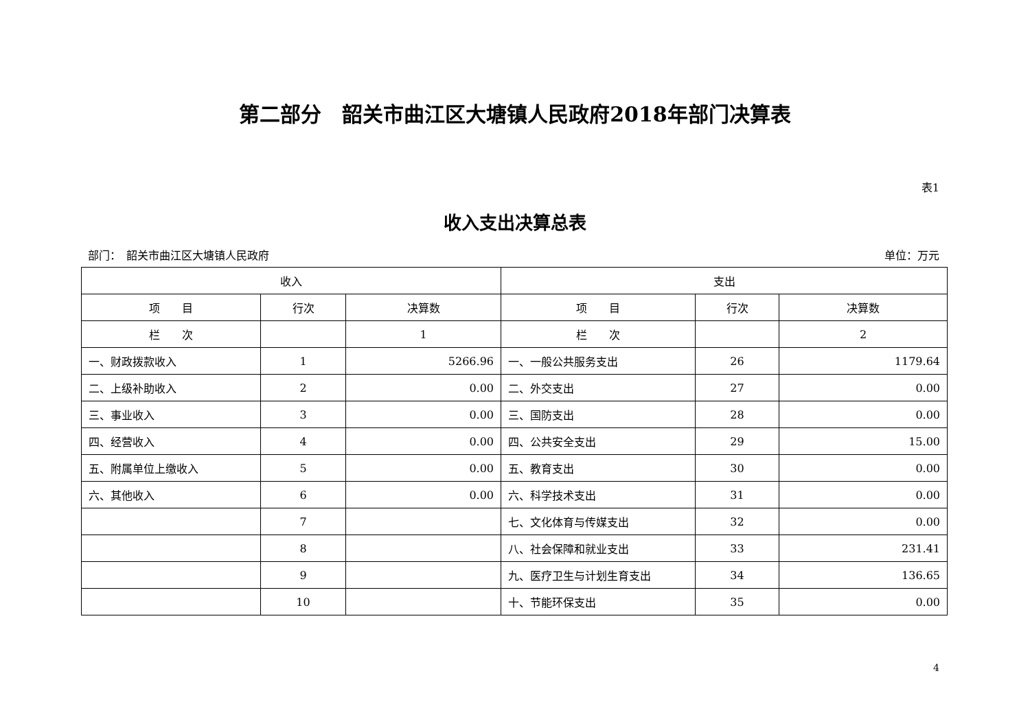第二部分　韶关市曲江区大塘镇人民政府2018年部门决算表
表1
收入支出决算总表
部门：　韶关市曲江区大塘镇人民政府 单位：万元
| 收入 | | | 支出 | | |
| --- | --- | --- | --- | --- | --- |
| 项 目 | 行次 | 决算数 | 项 目 | 行次 | 决算数 |
| 栏 次 | | 1 | 栏 次 | | 2 |
| 一、财政拨款收入 | 1 | 5266.96 | 一、一般公共服务支出 | 26 | 1179.64 |
| 二、上级补助收入 | 2 | 0.00 | 二、外交支出 | 27 | 0.00 |
| 三、事业收入 | 3 | 0.00 | 三、国防支出 | 28 | 0.00 |
| 四、经营收入 | 4 | 0.00 | 四、公共安全支出 | 29 | 15.00 |
| 五、附属单位上缴收入 | 5 | 0.00 | 五、教育支出 | 30 | 0.00 |
| 六、其他收入 | 6 | 0.00 | 六、科学技术支出 | 31 | 0.00 |
| | 7 | | 七、文化体育与传媒支出 | 32 | 0.00 |
| | 8 | | 八、社会保障和就业支出 | 33 | 231.41 |
| | 9 | | 九、医疗卫生与计划生育支出 | 34 | 136.65 |
| | 10 | | 十、节能环保支出 | 35 | 0.00 |
4